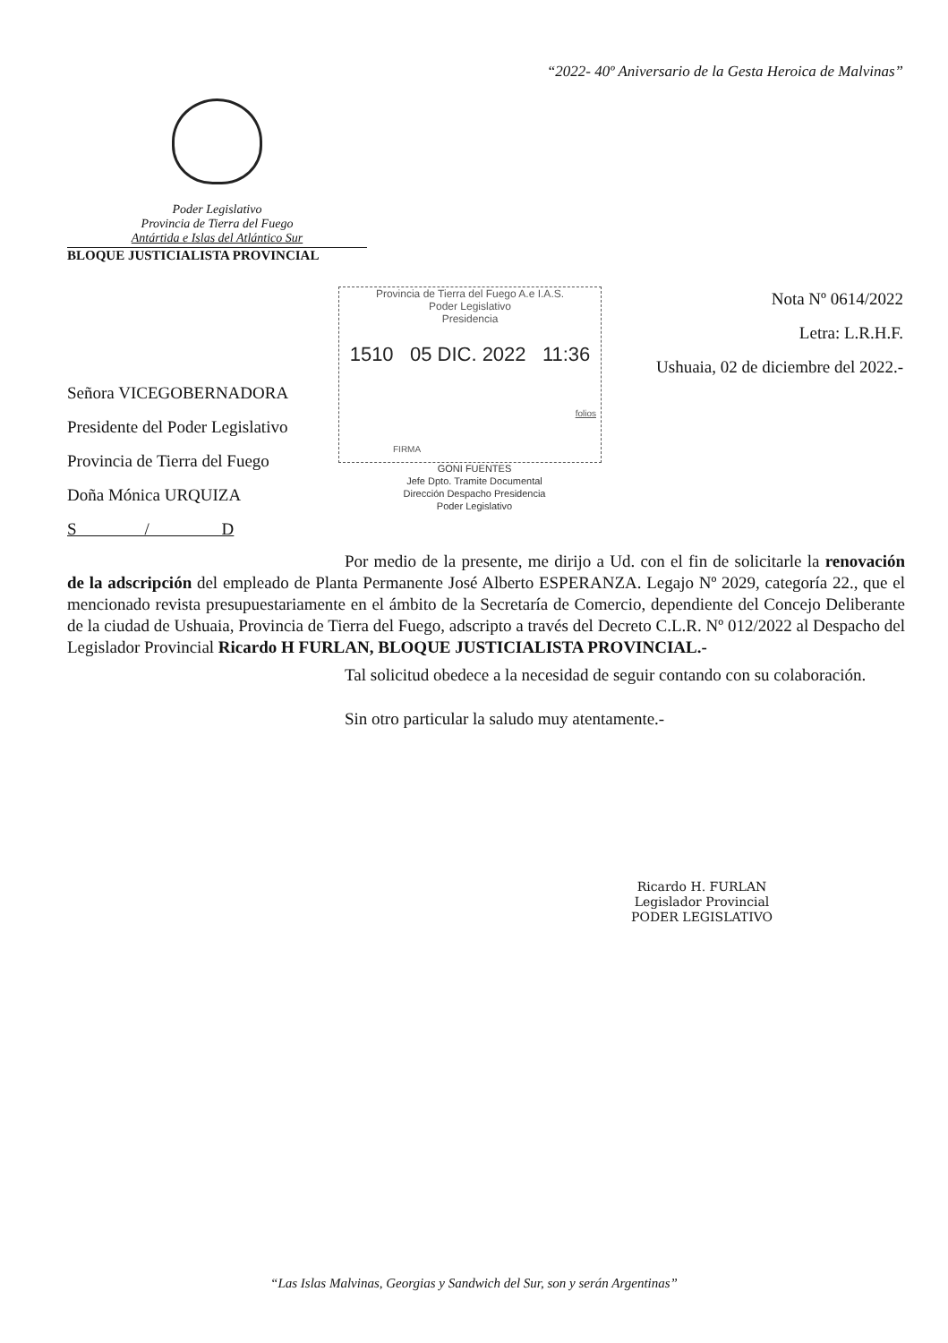“2022- 40º Aniversario de la Gesta Heroica de Malvinas”
Poder Legislativo
Provincia de Tierra del Fuego
Antártida e Islas del Atlántico Sur
BLOQUE JUSTICIALISTA PROVINCIAL
Nota Nº 0614/2022
Letra: L.R.H.F.
Ushuaia, 02 de diciembre del 2022.-
Provincia de Tierra del Fuego A.e I.A.S.
Poder Legislativo
Presidencia
1510 05 DIC. 2022 11:36
folios
FIRMA
GONI FUENTES
Jefe Dpto. Tramite Documental
Dirección Despacho Presidencia
Poder Legislativo
Señora VICEGOBERNADORA
Presidente del Poder Legislativo
Provincia de Tierra del Fuego
Doña Mónica URQUIZA
S / D
Por medio de la presente, me dirijo a Ud. con el fin de solicitarle la renovación de la adscripción del empleado de Planta Permanente José Alberto ESPERANZA. Legajo Nº 2029, categoría 22., que el mencionado revista presupuestariamente en el ámbito de la Secretaría de Comercio, dependiente del Concejo Deliberante de la ciudad de Ushuaia, Provincia de Tierra del Fuego, adscripto a través del Decreto C.L.R. Nº 012/2022 al Despacho del Legislador Provincial Ricardo H FURLAN, BLOQUE JUSTICIALISTA PROVINCIAL.-
Tal solicitud obedece a la necesidad de seguir contando con su colaboración.
Sin otro particular la saludo muy atentamente.-
Ricardo H. FURLAN
Legislador Provincial
PODER LEGISLATIVO
“Las Islas Malvinas, Georgias y Sandwich del Sur, son y serán Argentinas”